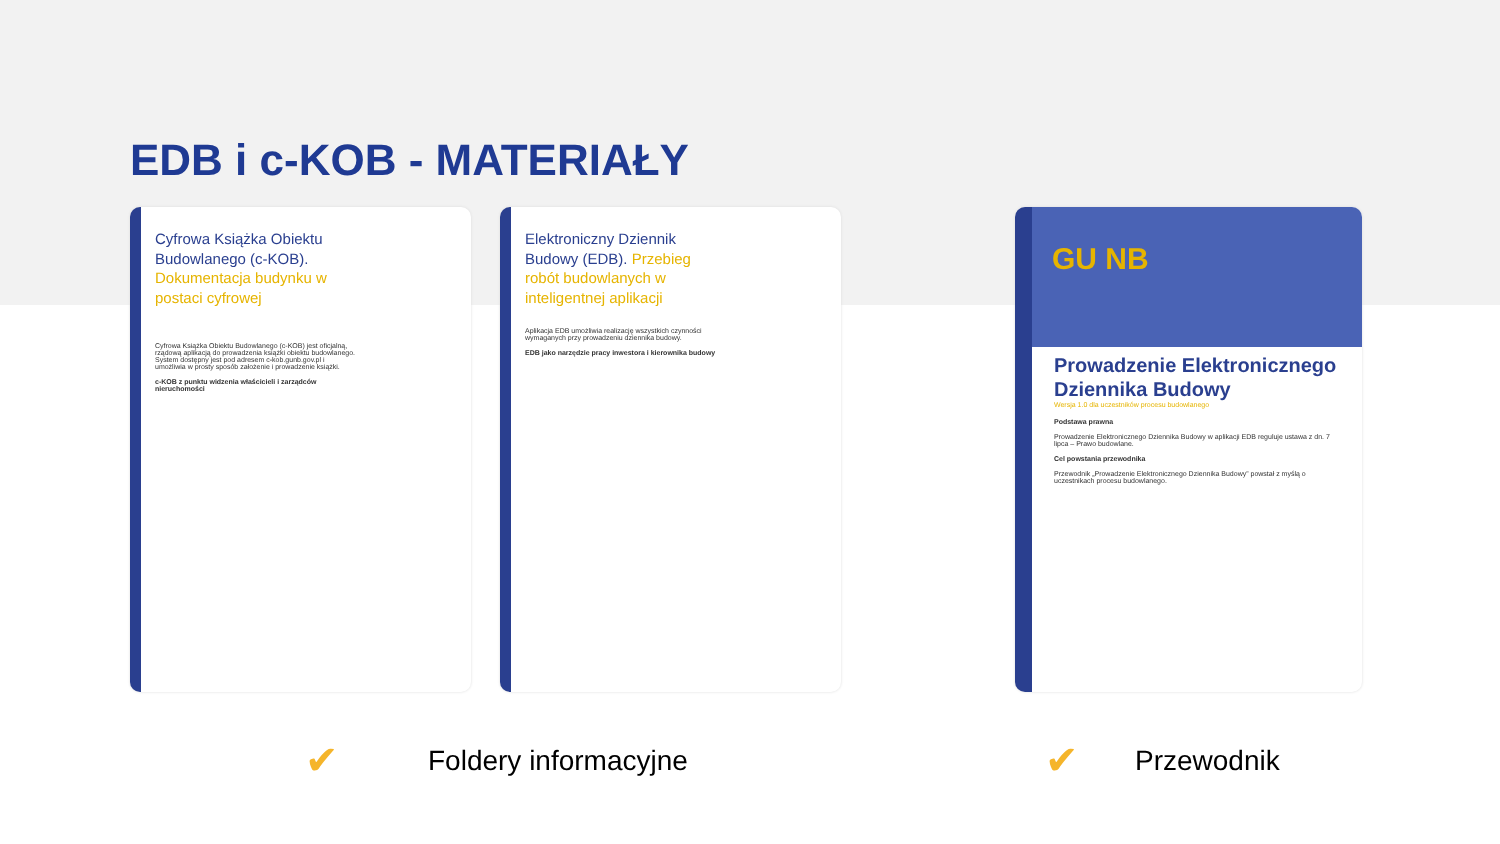EDB i c-KOB - MATERIAŁY
Cyfrowa Książka Obiektu Budowlanego (c-KOB). Dokumentacja budynku w postaci cyfrowej
Cyfrowa Książka Obiektu Budowlanego (c-KOB) jest oficjalną, rządową aplikacją do prowadzenia książki obiektu budowlanego. System dostępny jest pod adresem c-kob.gunb.gov.pl i umożliwia w prosty sposób założenie i prowadzenie książki.
c-KOB z punktu widzenia właścicieli i zarządców nieruchomości
Elektroniczny Dziennik Budowy (EDB). Przebieg robót budowlanych w inteligentnej aplikacji
Aplikacja EDB umożliwia realizację wszystkich czynności wymaganych przy prowadzeniu dziennika budowy.
EDB jako narzędzie pracy inwestora i kierownika budowy
GU NB
Prowadzenie Elektronicznego Dziennika Budowy
Wersja 1.0 dla uczestników procesu budowlanego
Podstawa prawna
Prowadzenie Elektronicznego Dziennika Budowy w aplikacji EDB reguluje ustawa z dn. 7 lipca – Prawo budowlane.
Cel powstania przewodnika
Przewodnik „Prowadzenie Elektronicznego Dziennika Budowy” powstał z myślą o uczestnikach procesu budowlanego.
✔ Foldery informacyjne ✔ Przewodnik